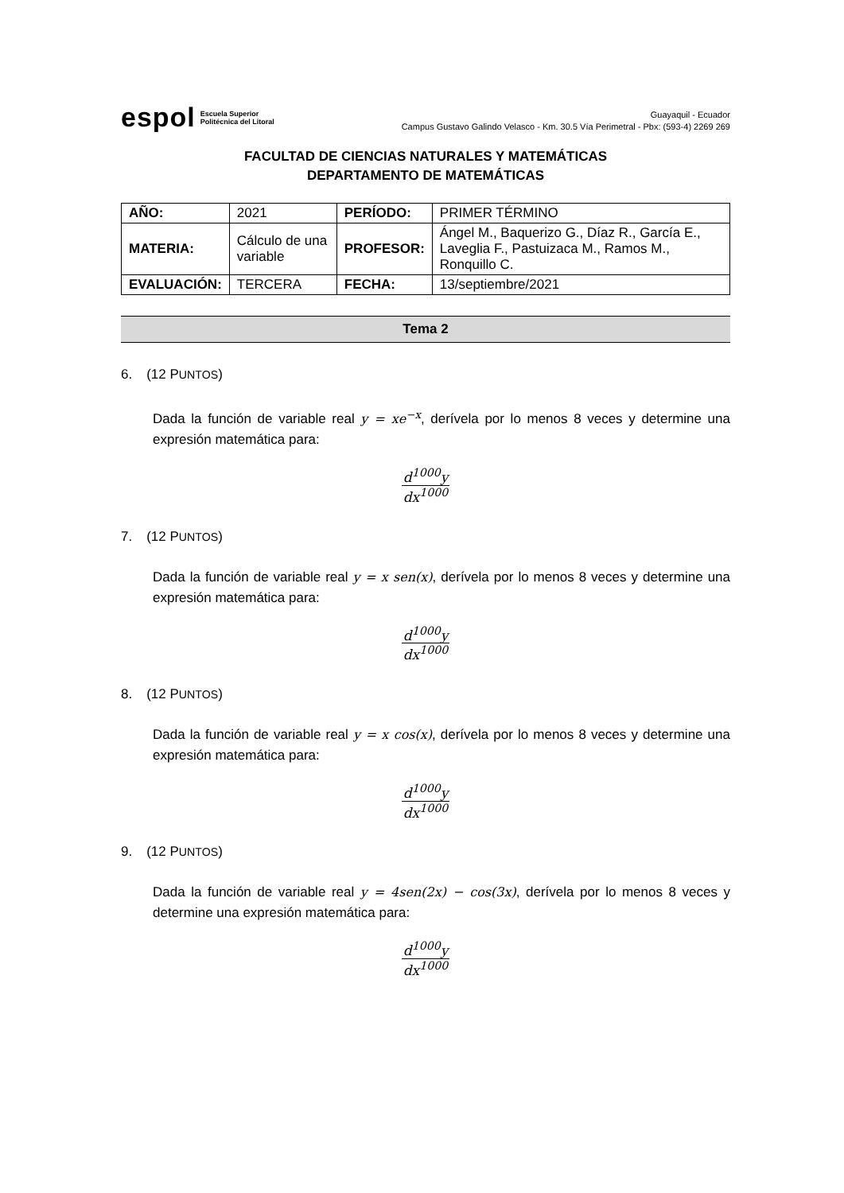espol Escuela Superior
Politécnica del Litoral
Guayaquil - Ecuador
Campus Gustavo Galindo Velasco - Km. 30.5 Vía Perimetral - Pbx: (593-4) 2269 269
FACULTAD DE CIENCIAS NATURALES Y MATEMÁTICAS
DEPARTAMENTO DE MATEMÁTICAS
| AÑO: | 2021 | PERÍODO: | PRIMER TÉRMINO |
| MATERIA: | Cálculo de una variable | PROFESOR: | Ángel M., Baquerizo G., Díaz R., García E., Laveglia F., Pastuizaca M., Ramos M., Ronquillo C. |
| EVALUACIÓN: | TERCERA | FECHA: | 13/septiembre/2021 |
Tema 2
6. (12 PUNTOS)
Dada la función de variable real y = xe<sup>−x</sup>, derívela por lo menos 8 veces y determine una expresión matemática para:
d<sup>1000</sup>y
dx<sup>1000</sup>
7. (12 PUNTOS)
Dada la función de variable real y = x sen(x), derívela por lo menos 8 veces y determine una expresión matemática para:
d<sup>1000</sup>y
dx<sup>1000</sup>
8. (12 PUNTOS)
Dada la función de variable real y = x cos(x), derívela por lo menos 8 veces y determine una expresión matemática para:
d<sup>1000</sup>y
dx<sup>1000</sup>
9. (12 PUNTOS)
Dada la función de variable real y = 4sen(2x) − cos(3x), derívela por lo menos 8 veces y determine una expresión matemática para:
d<sup>1000</sup>y
dx<sup>1000</sup>